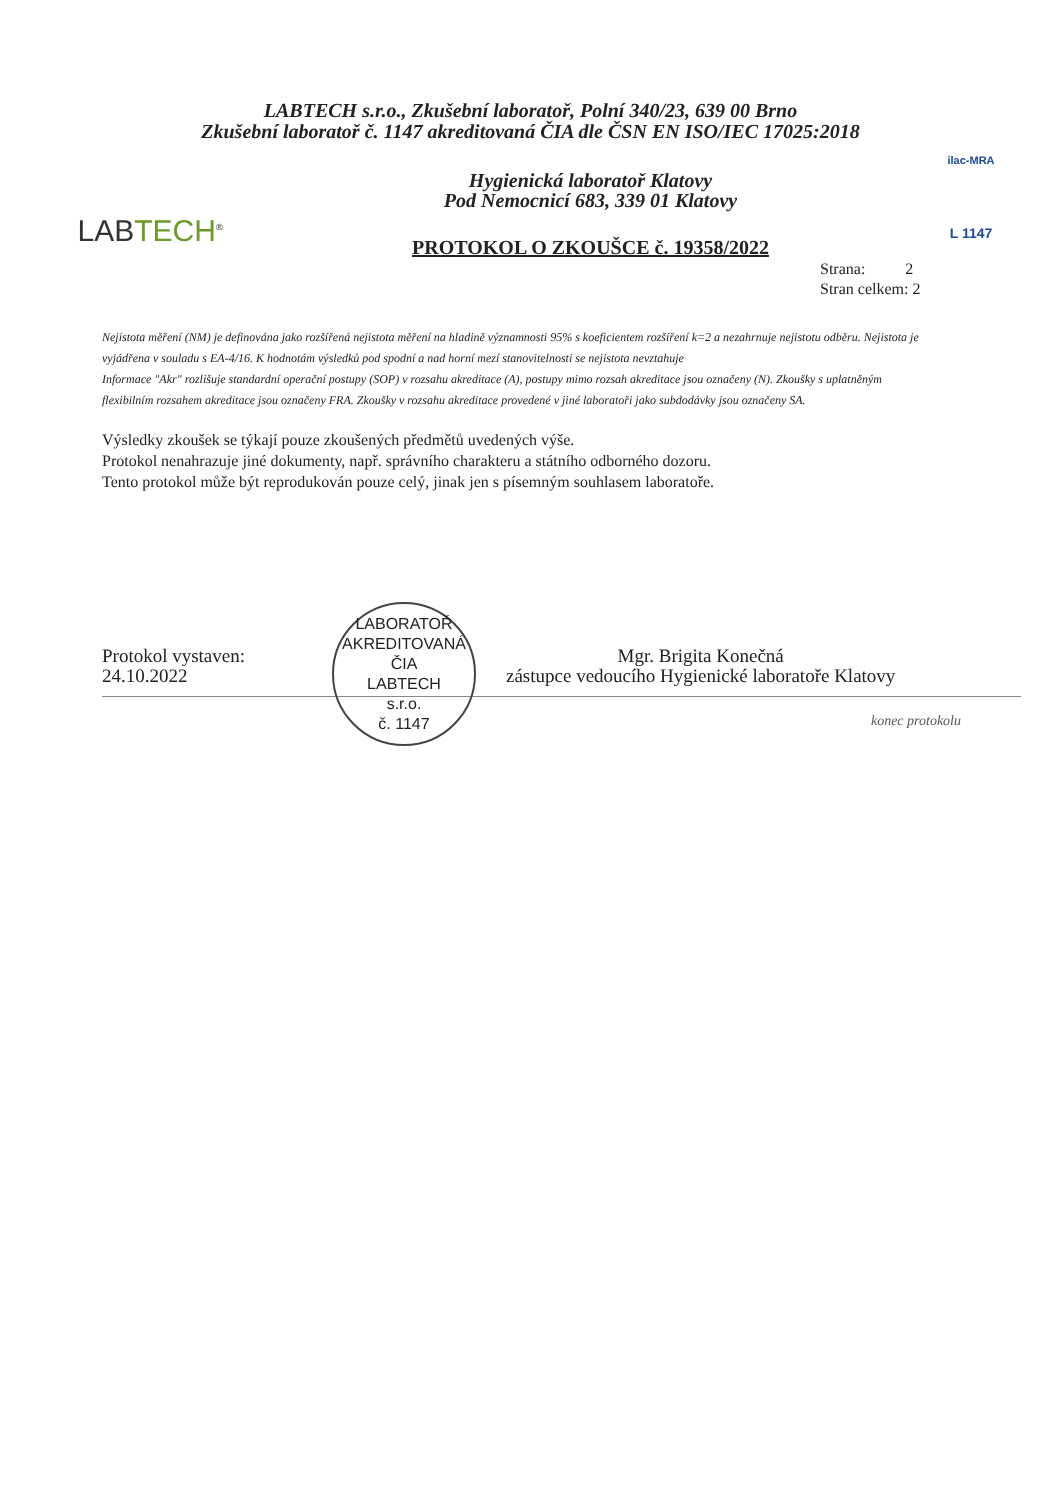LABTECH s.r.o., Zkušební laboratoř, Polní 340/23, 639 00 Brno
Zkušební laboratoř č. 1147 akreditovaná ČIA dle ČSN EN ISO/IEC 17025:2018
LABTECH<sup>®</sup>
Hygienická laboratoř Klatovy
Pod Nemocnicí 683, 339 01 Klatovy
PROTOKOL O ZKOUŠCE č. 19358/2022
ilac-MRA
L 1147
Strana: 2
Stran celkem: 2
Nejistota měření (NM) je definována jako rozšířená nejistota měření na hladině významnosti 95% s koeficientem rozšíření k=2 a nezahrnuje nejistotu odběru. Nejistota je vyjádřena v souladu s EA-4/16. K hodnotám výsledků pod spodní a nad horní mezí stanovitelnosti se nejistota nevztahuje
Informace "Akr" rozlišuje standardní operační postupy (SOP) v rozsahu akreditace (A), postupy mimo rozsah akreditace jsou označeny (N). Zkoušky s uplatněným flexibilním rozsahem akreditace jsou označeny FRA. Zkoušky v rozsahu akreditace provedené v jiné laboratoři jako subdodávky jsou označeny SA.
Výsledky zkoušek se týkají pouze zkoušených předmětů uvedených výše.
Protokol nenahrazuje jiné dokumenty, např. správního charakteru a státního odborného dozoru.
Tento protokol může být reprodukován pouze celý, jinak jen s písemným souhlasem laboratoře.
Protokol vystaven:
24.10.2022
LABORATOŘ AKREDITOVANÁ ČIA
LABTECH
s.r.o.
č. 1147
Mgr. Brigita Konečná
zástupce vedoucího Hygienické laboratoře Klatovy
konec protokolu